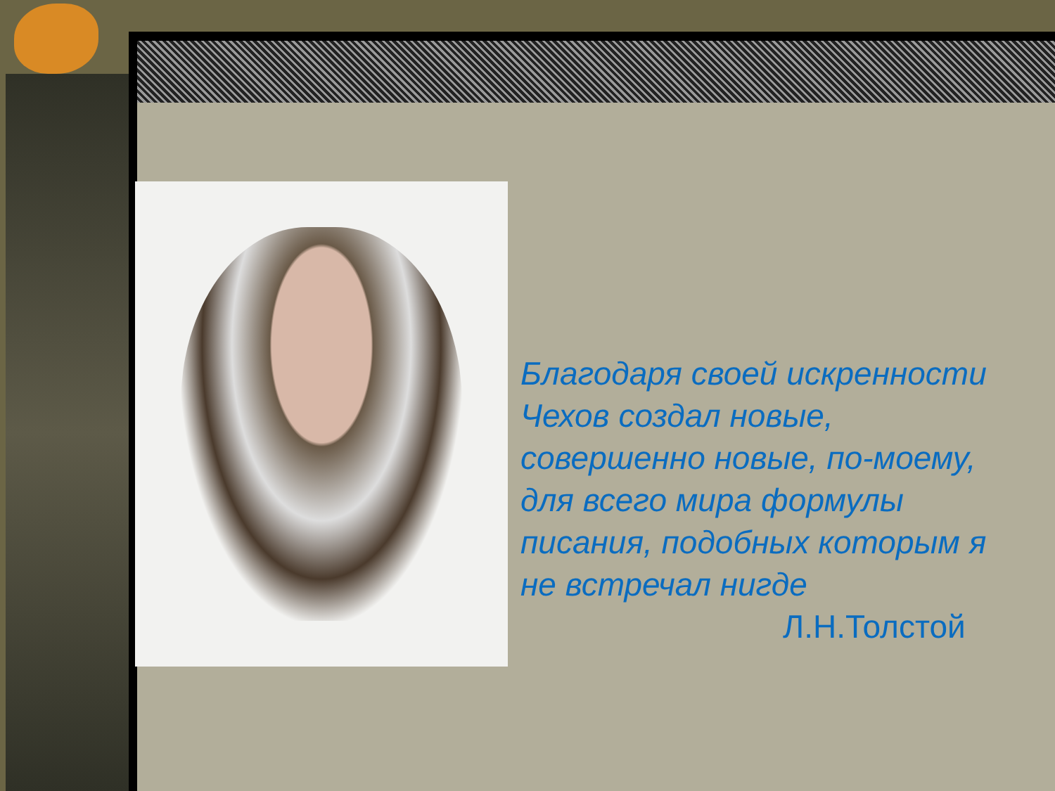Благодаря своей искренности
Чехов создал новые,
совершенно новые, по-моему,
для всего мира формулы
писания, подобных которым я
не встречал нигде
Л.Н.Толстой